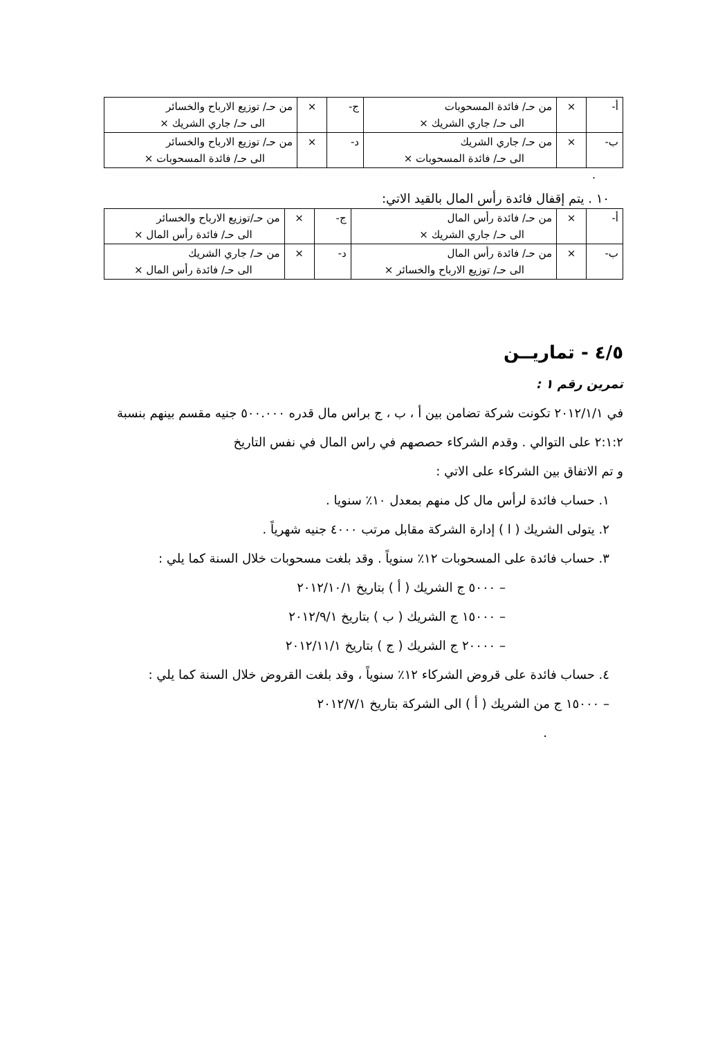| أ- | × | من حـ/ فائدة المسحوبات الى حـ/ جاري الشريك × | ج- | × | من حـ/ توزيع الارباح والخسائر الى حـ/ جاري الشريك × |
| ب- | × | من حـ/ جاري الشريك الى حـ/ فائدة المسحوبات × | د- | × | من حـ/ توزيع الارباح والخسائر الى حـ/ فائدة المسحوبات × |
.
١٠ . يتم إقفال فائدة رأس المال بالقيد الاتي:
| أ- | × | من حـ/ فائدة رأس المال الى حـ/ جاري الشريك × | ج- | × | من حـ/توزيع الارباح والخسائر الى حـ/ فائدة رأس المال × |
| ب- | × | من حـ/ فائدة رأس المال الى حـ/ توزيع الارباح والخسائر × | د- | × | من حـ/ جاري الشريك الى حـ/ فائدة رأس المال × |
٤/٥ - تماريــن
تمرين رقم ١ :
في ٢٠١٢/١/١ تكونت شركة تضامن بين أ ، ب ، ج براس مال قدره ٥٠٠.٠٠٠ جنيه مقسم بينهم بنسبة ٢:١:٢ على التوالي . وقدم الشركاء حصصهم في راس المال في نفس التاريخ
و تم الاتفاق بين الشركاء على الاتي :
١. حساب فائدة لرأس مال كل منهم بمعدل ١٠٪ سنويا .
٢. يتولى الشريك ( ا ) إدارة الشركة مقابل مرتب ٤٠٠٠ جنيه شهرياً .
٣. حساب فائدة على المسحوبات ١٢٪ سنوياً . وقد بلغت مسحوبات خلال السنة كما يلي :
– ٥٠٠٠ ج الشريك ( أ ) بتاريخ ٢٠١٢/١٠/١
– ١٥٠٠٠ ج الشريك ( ب ) بتاريخ ٢٠١٢/٩/١
– ٢٠٠٠٠ ج الشريك ( ج ) بتاريخ ٢٠١٢/١١/١
٤. حساب فائدة على قروض الشركاء ١٢٪ سنوياً ، وقد بلغت القروض خلال السنة كما يلي :
– ١٥٠٠٠ ج من الشريك ( أ ) الى الشركة بتاريخ ٢٠١٢/٧/١
.